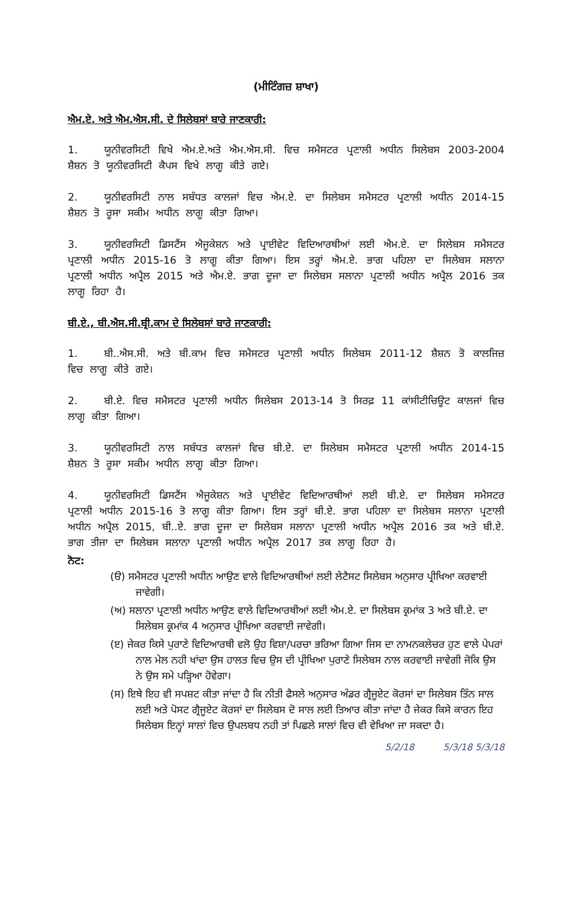(ਮੀਟਿੰਗਜ਼ ਸ਼ਾਖਾ)
ਐਮ.ਏ. ਅਤੇ ਐਮ.ਐਸ.ਸੀ. ਦੇ ਸਿਲੇਬਸਾਂ ਬਾਰੇ ਜਾਣਕਾਰੀ:
1. ਯੂਨੀਵਰਸਿਟੀ ਵਿਖੇ ਐਮ.ਏ.ਅਤੇ ਐਮ.ਐਸ.ਸੀ. ਵਿਚ ਸਮੈਸਟਰ ਪ੍ਰਣਾਲੀ ਅਧੀਨ ਸਿਲੇਬਸ 2003-2004 ਸ਼ੈਸ਼ਨ ਤੋ ਯੂਨੀਵਰਸਿਟੀ ਕੈਪਸ ਵਿਖੇ ਲਾਗੂ ਕੀਤੇ ਗਏ।
2. ਯੂਨੀਵਰਸਿਟੀ ਨਾਲ ਸਬੰਧਤ ਕਾਲਜਾਂ ਵਿਚ ਐਮ.ਏ. ਦਾ ਸਿਲੇਬਸ ਸਮੈਸਟਰ ਪ੍ਰਣਾਲੀ ਅਧੀਨ 2014-15 ਸ਼ੈਸ਼ਨ ਤੋ ਰੂਸਾ ਸਕੀਮ ਅਧੀਨ ਲਾਗੂ ਕੀਤਾ ਗਿਆ।
3. ਯੂਨੀਵਰਸਿਟੀ ਡਿਸਟੈਂਸ ਐਜੂਕੇਸ਼ਨ ਅਤੇ ਪ੍ਰਾਈਵੇਟ ਵਿਦਿਆਰਥੀਆਂ ਲਈ ਐਮ.ਏ. ਦਾ ਸਿਲੇਬਸ ਸਮੈਸਟਰ ਪ੍ਰਣਾਲੀ ਅਧੀਨ 2015-16 ਤੋ ਲਾਗੂ ਕੀਤਾ ਗਿਆ। ਇਸ ਤਰ੍ਹਾਂ ਐਮ.ਏ. ਭਾਗ ਪਹਿਲਾ ਦਾ ਸਿਲੇਬਸ ਸਲਾਨਾ ਪ੍ਰਣਾਲੀ ਅਧੀਨ ਅਪ੍ਰੈਲ 2015 ਅਤੇ ਐਮ.ਏ. ਭਾਗ ਦੂਜਾ ਦਾ ਸਿਲੇਬਸ ਸਲਾਨਾ ਪ੍ਰਣਾਲੀ ਅਧੀਨ ਅਪ੍ਰੈਲ 2016 ਤਕ ਲਾਗੂ ਰਿਹਾ ਹੈ।
ਬੀ.ਏ., ਬੀ.ਐਸ.ਸੀ.ਬ੍ਰੀ.ਕਾਮ ਦੇ ਸਿਲੇਬਸਾਂ ਬਾਰੇ ਜਾਣਕਾਰੀ:
1. ਬੀ..ਐਸ.ਸੀ. ਅਤੇ ਬੀ.ਕਾਮ ਵਿਚ ਸਮੈਸਟਰ ਪ੍ਰਣਾਲੀ ਅਧੀਨ ਸਿਲੇਬਸ 2011-12 ਸ਼ੈਸ਼ਨ ਤੋ ਕਾਲਜਿਜ਼ ਵਿਚ ਲਾਗੂ ਕੀਤੇ ਗਏ।
2. ਬੀ.ਏ. ਵਿਚ ਸਮੈਸਟਰ ਪ੍ਰਣਾਲੀ ਅਧੀਨ ਸਿਲੇਬਸ 2013-14 ਤੋ ਸਿਰਫ਼ 11 ਕਾਂਸੀਟੀਚਿਊਟ ਕਾਲਜਾਂ ਵਿਚ ਲਾਗੂ ਕੀਤਾ ਗਿਆ।
3. ਯੂਨੀਵਰਸਿਟੀ ਨਾਲ ਸਬੰਧਤ ਕਾਲਜਾਂ ਵਿਚ ਬੀ.ਏ. ਦਾ ਸਿਲੇਬਸ ਸਮੈਸਟਰ ਪ੍ਰਣਾਲੀ ਅਧੀਨ 2014-15 ਸ਼ੈਸ਼ਨ ਤੋ ਰੂਸਾ ਸਕੀਮ ਅਧੀਨ ਲਾਗੂ ਕੀਤਾ ਗਿਆ।
4. ਯੂਨੀਵਰਸਿਟੀ ਡਿਸਟੈਂਸ ਐਜੂਕੇਸ਼ਨ ਅਤੇ ਪ੍ਰਾਈਵੇਟ ਵਿਦਿਆਰਥੀਆਂ ਲਈ ਬੀ.ਏ. ਦਾ ਸਿਲੇਬਸ ਸਮੈਸਟਰ ਪ੍ਰਣਾਲੀ ਅਧੀਨ 2015-16 ਤੋ ਲਾਗੂ ਕੀਤਾ ਗਿਆ। ਇਸ ਤਰ੍ਹਾਂ ਬੀ.ਏ. ਭਾਗ ਪਹਿਲਾ ਦਾ ਸਿਲੇਬਸ ਸਲਾਨਾ ਪ੍ਰਣਾਲੀ ਅਧੀਨ ਅਪ੍ਰੈਲ 2015, ਬੀ..ਏ. ਭਾਗ ਦੂਜਾ ਦਾ ਸਿਲੇਬਸ ਸਲਾਨਾ ਪ੍ਰਣਾਲੀ ਅਧੀਨ ਅਪ੍ਰੈਲ 2016 ਤਕ ਅਤੇ ਬੀ.ਏ. ਭਾਗ ਤੀਜਾ ਦਾ ਸਿਲੇਬਸ ਸਲਾਨਾ ਪ੍ਰਣਾਲੀ ਅਧੀਨ ਅਪ੍ਰੈਲ 2017 ਤਕ ਲਾਗੂ ਰਿਹਾ ਹੈ।
ਨੋਟ:
(ੳ) ਸਮੈਸਟਰ ਪ੍ਰਣਾਲੀ ਅਧੀਨ ਆਉਣ ਵਾਲੇ ਵਿਦਿਆਰਥੀਆਂ ਲਈ ਲੇਟੈਸਟ ਸਿਲੇਬਸ ਅਨੁਸਾਰ ਪ੍ਰੀਖਿਆ ਕਰਵਾਈ ਜਾਵੇਗੀ।
(ਅ) ਸਲਾਨਾ ਪ੍ਰਣਾਲੀ ਅਧੀਨ ਆਉਣ ਵਾਲੇ ਵਿਦਿਆਰਥੀਆਂ ਲਈ ਐਮ.ਏ. ਦਾ ਸਿਲੇਬਸ ਕ੍ਰਮਾਂਕ 3 ਅਤੇ ਬੀ.ਏ. ਦਾ ਸਿਲੇਬਸ ਕ੍ਰਮਾਂਕ 4 ਅਨੁਸਾਰ ਪ੍ਰੀਖਿਆ ਕਰਵਾਈ ਜਾਵੇਗੀ।
(ੲ) ਜੇਕਰ ਕਿਸੇ ਪੁਰਾਣੇ ਵਿਦਿਆਰਥੀ ਵਲੋ ਉਹ ਵਿਸ਼ਾ/ਪਰਚਾ ਭਰਿਆ ਗਿਆ ਜਿਸ ਦਾ ਨਾਮਨਕਲੇਚਰ ਹੁਣ ਵਾਲੇ ਪੇਪਰਾਂ ਨਾਲ ਮੇਲ ਨਹੀ ਖਾਂਦਾ ਉਸ ਹਾਲਤ ਵਿਚ ਉਸ ਦੀ ਪ੍ਰੀਖਿਆ ਪੁਰਾਣੇ ਸਿਲੇਬਸ ਨਾਲ ਕਰਵਾਈ ਜਾਵੇਗੀ ਜੋਕਿ ਉਸ ਨੇ ਉਸ ਸਮੇ ਪੜ੍ਹਿਆ ਹੋਵੇਗਾ।
(ਸ) ਇਥੇ ਇਹ ਵੀ ਸਪਸ਼ਟ ਕੀਤਾ ਜਾਂਦਾ ਹੈ ਕਿ ਨੀਤੀ ਫੈਸਲੇ ਅਨੁਸਾਰ ਅੰਡਰ ਗ੍ਰੈਜੂਏਟ ਕੋਰਸਾਂ ਦਾ ਸਿਲੇਬਸ ਤਿੰਨ ਸਾਲ ਲਈ ਅਤੇ ਪੋਸਟ ਗ੍ਰੈਜੂਏਟ ਕੋਰਸਾਂ ਦਾ ਸਿਲੇਬਸ ਦੋ ਸਾਲ ਲਈ ਤਿਆਰ ਕੀਤਾ ਜਾਂਦਾ ਹੈ ਜੇਕਰ ਕਿਸੇ ਕਾਰਨ ਇਹ ਸਿਲੇਬਸ ਇਨ੍ਹਾਂ ਸਾਲਾਂ ਵਿਚ ਉਪਲਬਧ ਨਹੀ ਤਾਂ ਪਿਛਲੇ ਸਾਲਾਂ ਵਿਚ ਵੀ ਵੇਖਿਆ ਜਾ ਸਕਦਾ ਹੈ।
5/2/18 5/3/18 5/3/18